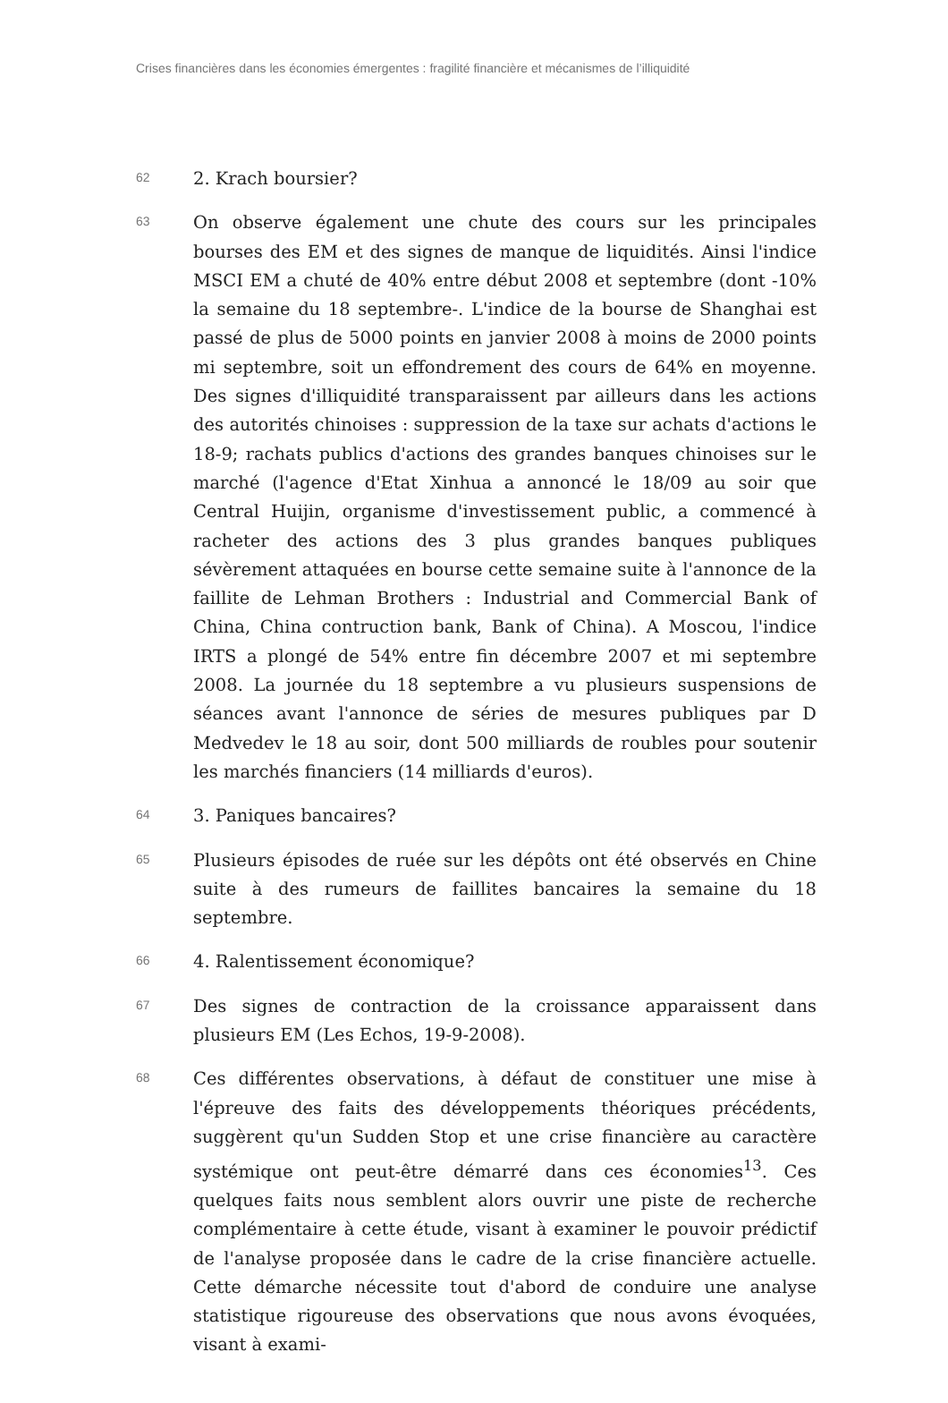Crises financières dans les économies émergentes : fragilité financière et mécanismes de l’illiquidité
62
2. Krach boursier?
63
On observe également une chute des cours sur les principales bourses des EM et des signes de manque de liquidités. Ainsi l'indice MSCI EM a chuté de 40% entre début 2008 et septembre (dont -10% la semaine du 18 septembre-. L'indice de la bourse de Shanghai est passé de plus de 5000 points en janvier 2008 à moins de 2000 points mi septembre, soit un effondrement des cours de 64% en moyenne. Des signes d'illiquidité transparaissent par ailleurs dans les actions des autorités chinoises : suppression de la taxe sur achats d'actions le 18-9; rachats publics d'actions des grandes banques chinoises sur le marché (l'agence d'Etat Xinhua a annoncé le 18/09 au soir que Central Huijin, organisme d'investissement public, a commencé à racheter des actions des 3 plus grandes banques publiques sévèrement attaquées en bourse cette semaine suite à l'annonce de la faillite de Lehman Brothers : Industrial and Commercial Bank of China, China contruction bank, Bank of China). A Moscou, l'indice IRTS a plongé de 54% entre fin décembre 2007 et mi septembre 2008. La journée du 18 septembre a vu plusieurs suspensions de séances avant l'annonce de séries de mesures publiques par D Medvedev le 18 au soir, dont 500 milliards de roubles pour soutenir les marchés financiers (14 milliards d'euros).
64
3. Paniques bancaires?
65
Plusieurs épisodes de ruée sur les dépôts ont été observés en Chine suite à des rumeurs de faillites bancaires la semaine du 18 septembre.
66
4. Ralentissement économique?
67
Des signes de contraction de la croissance apparaissent dans plusieurs EM (Les Echos, 19-9-2008).
68
Ces différentes observations, à défaut de constituer une mise à l'épreuve des faits des développements théoriques précédents, suggèrent qu'un Sudden Stop et une crise financière au caractère systémique ont peut-être démarré dans ces économies<sup>13</sup>. Ces quelques faits nous semblent alors ouvrir une piste de recherche complémentaire à cette étude, visant à examiner le pouvoir prédictif de l'analyse proposée dans le cadre de la crise financière actuelle. Cette démarche nécessite tout d'abord de conduire une analyse statistique rigoureuse des observations que nous avons évoquées, visant à exami-